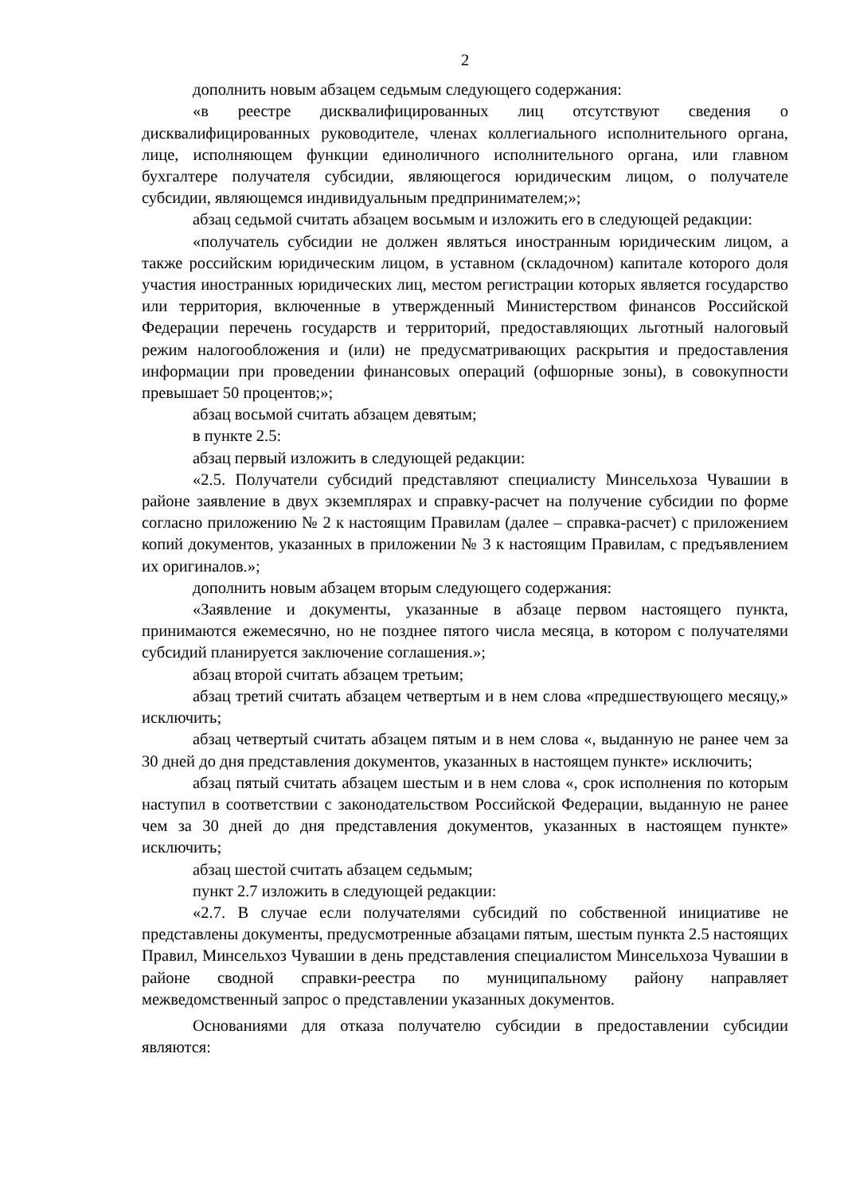2
дополнить новым абзацем седьмым следующего содержания:
«в реестре дисквалифицированных лиц отсутствуют сведения о дисквалифицированных руководителе, членах коллегиального исполнительного органа, лице, исполняющем функции единоличного исполнительного органа, или главном бухгалтере получателя субсидии, являющегося юридическим лицом, о получателе субсидии, являющемся индивидуальным предпринимателем;»;
абзац седьмой считать абзацем восьмым и изложить его в следующей редакции:
«получатель субсидии не должен являться иностранным юридическим лицом, а также российским юридическим лицом, в уставном (складочном) капитале которого доля участия иностранных юридических лиц, местом регистрации которых является государство или территория, включенные в утвержденный Министерством финансов Российской Федерации перечень государств и территорий, предоставляющих льготный налоговый режим налогообложения и (или) не предусматривающих раскрытия и предоставления информации при проведении финансовых операций (офшорные зоны), в совокупности превышает 50 процентов;»;
абзац восьмой считать абзацем девятым;
в пункте 2.5:
абзац первый изложить в следующей редакции:
«2.5. Получатели субсидий представляют специалисту Минсельхоза Чувашии в районе заявление в двух экземплярах и справку-расчет на получение субсидии по форме согласно приложению № 2 к настоящим Правилам (далее – справка-расчет) с приложением копий документов, указанных в приложении № 3 к настоящим Правилам, с предъявлением их оригиналов.»;
дополнить новым абзацем вторым следующего содержания:
«Заявление и документы, указанные в абзаце первом настоящего пункта, принимаются ежемесячно, но не позднее пятого числа месяца, в котором с получателями субсидий планируется заключение соглашения.»;
абзац второй считать абзацем третьим;
абзац третий считать абзацем четвертым и в нем слова «предшествующего месяцу,» исключить;
абзац четвертый считать абзацем пятым и в нем слова «, выданную не ранее чем за 30 дней до дня представления документов, указанных в настоящем пункте» исключить;
абзац пятый считать абзацем шестым и в нем слова «, срок исполнения по которым наступил в соответствии с законодательством Российской Федерации, выданную не ранее чем за 30 дней до дня представления документов, указанных в настоящем пункте» исключить;
абзац шестой считать абзацем седьмым;
пункт 2.7 изложить в следующей редакции:
«2.7. В случае если получателями субсидий по собственной инициативе не представлены документы, предусмотренные абзацами пятым, шестым пункта 2.5 настоящих Правил, Минсельхоз Чувашии в день представления специалистом Минсельхоза Чувашии в районе сводной справки-реестра по муниципальному району направляет межведомственный запрос о представлении указанных документов.
Основаниями для отказа получателю субсидии в предоставлении субсидии являются: